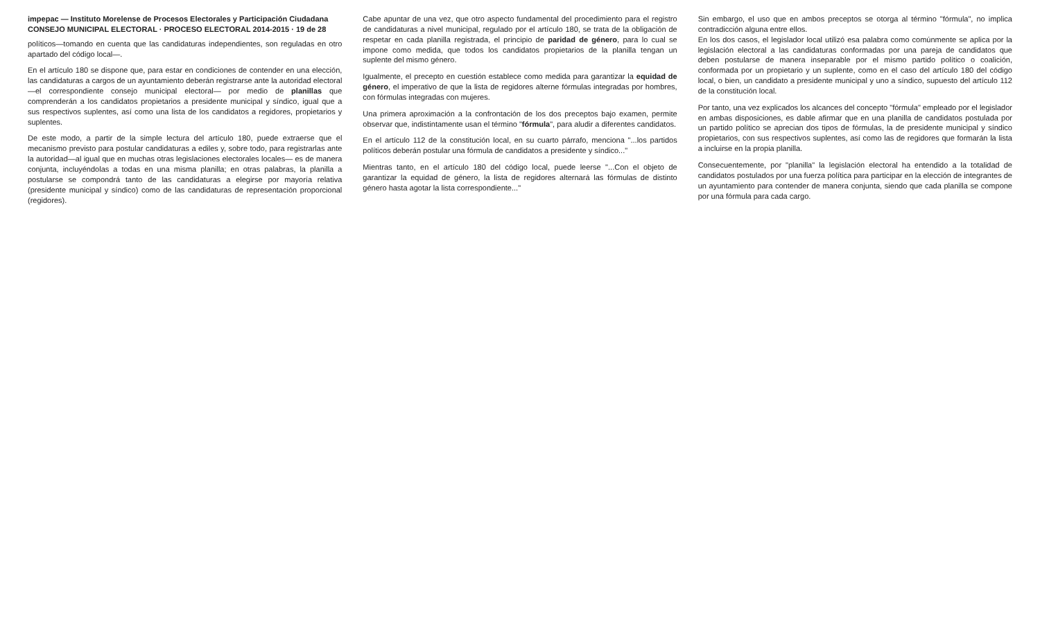impepac — Instituto Morelense de Procesos Electorales y Participación Ciudadana
CONSEJO MUNICIPAL ELECTORAL · PROCESO ELECTORAL 2014-2015 · 19 de 28
políticos—tomando en cuenta que las candidaturas independientes, son reguladas en otro apartado del código local—.
En el artículo 180 se dispone que, para estar en condiciones de contender en una elección, las candidaturas a cargos de un ayuntamiento deberán registrarse ante la autoridad electoral —el correspondiente consejo municipal electoral— por medio de planillas que comprenderán a los candidatos propietarios a presidente municipal y síndico, igual que a sus respectivos suplentes, así como una lista de los candidatos a regidores, propietarios y suplentes.
De este modo, a partir de la simple lectura del artículo 180, puede extraerse que el mecanismo previsto para postular candidaturas a ediles y, sobre todo, para registrarlas ante la autoridad—al igual que en muchas otras legislaciones electorales locales— es de manera conjunta, incluyéndolas a todas en una misma planilla; en otras palabras, la planilla a postularse se compondrá tanto de las candidaturas a elegirse por mayoría relativa (presidente municipal y síndico) como de las candidaturas de representación proporcional (regidores).
Cabe apuntar de una vez, que otro aspecto fundamental del procedimiento para el registro de candidaturas a nivel municipal, regulado por el artículo 180, se trata de la obligación de respetar en cada planilla registrada, el principio de paridad de género, para lo cual se impone como medida, que todos los candidatos propietarios de la planilla tengan un suplente del mismo género.
Igualmente, el precepto en cuestión establece como medida para garantizar la equidad de género, el imperativo de que la lista de regidores alterne fórmulas integradas por hombres, con fórmulas integradas con mujeres.
Una primera aproximación a la confrontación de los dos preceptos bajo examen, permite observar que, indistintamente usan el término "fórmula", para aludir a diferentes candidatos.
En el artículo 112 de la constitución local, en su cuarto párrafo, menciona "...los partidos políticos deberán postular una fórmula de candidatos a presidente y síndico..."
Mientras tanto, en el artículo 180 del código local, puede leerse "...Con el objeto de garantizar la equidad de género, la lista de regidores alternará las fórmulas de distinto género hasta agotar la lista correspondiente..."
Sin embargo, el uso que en ambos preceptos se otorga al término "fórmula", no implica contradicción alguna entre ellos.
En los dos casos, el legislador local utilizó esa palabra como comúnmente se aplica por la legislación electoral a las candidaturas conformadas por una pareja de candidatos que deben postularse de manera inseparable por el mismo partido político o coalición, conformada por un propietario y un suplente, como en el caso del artículo 180 del código local, o bien, un candidato a presidente municipal y uno a síndico, supuesto del artículo 112 de la constitución local.
Por tanto, una vez explicados los alcances del concepto "fórmula" empleado por el legislador en ambas disposiciones, es dable afirmar que en una planilla de candidatos postulada por un partido político se aprecian dos tipos de fórmulas, la de presidente municipal y síndico propietarios, con sus respectivos suplentes, así como las de regidores que formarán la lista a incluirse en la propia planilla.
Consecuentemente, por "planilla" la legislación electoral ha entendido a la totalidad de candidatos postulados por una fuerza política para participar en la elección de integrantes de un ayuntamiento para contender de manera conjunta, siendo que cada planilla se compone por una fórmula para cada cargo.